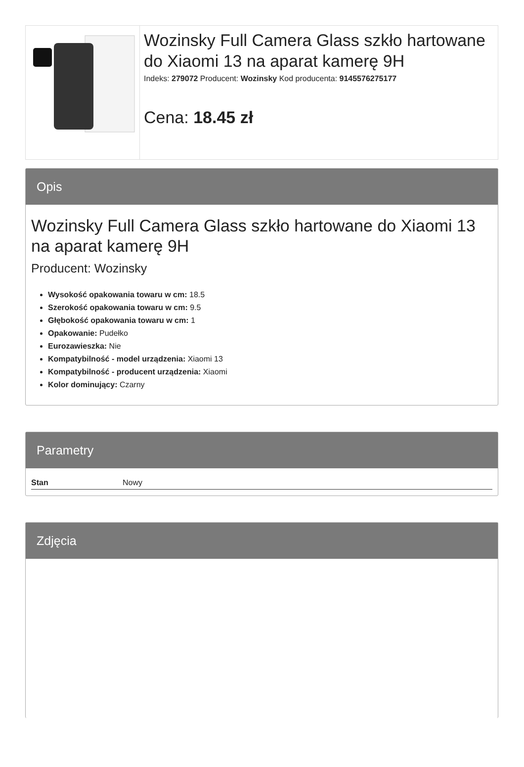Wozinsky Full Camera Glass szkło hartowane do Xiaomi 13 na aparat kamerę 9H
Indeks: 279072 Producent: Wozinsky Kod producenta: 9145576275177
Cena: 18.45 zł
Opis
Wozinsky Full Camera Glass szkło hartowane do Xiaomi 13 na aparat kamerę 9H
Producent: Wozinsky
Wysokość opakowania towaru w cm: 18.5
Szerokość opakowania towaru w cm: 9.5
Głębokość opakowania towaru w cm: 1
Opakowanie: Pudełko
Eurozawieszka: Nie
Kompatybilność - model urządzenia: Xiaomi 13
Kompatybilność - producent urządzenia: Xiaomi
Kolor dominujący: Czarny
Parametry
| Stan | Nowy |
Zdjęcia